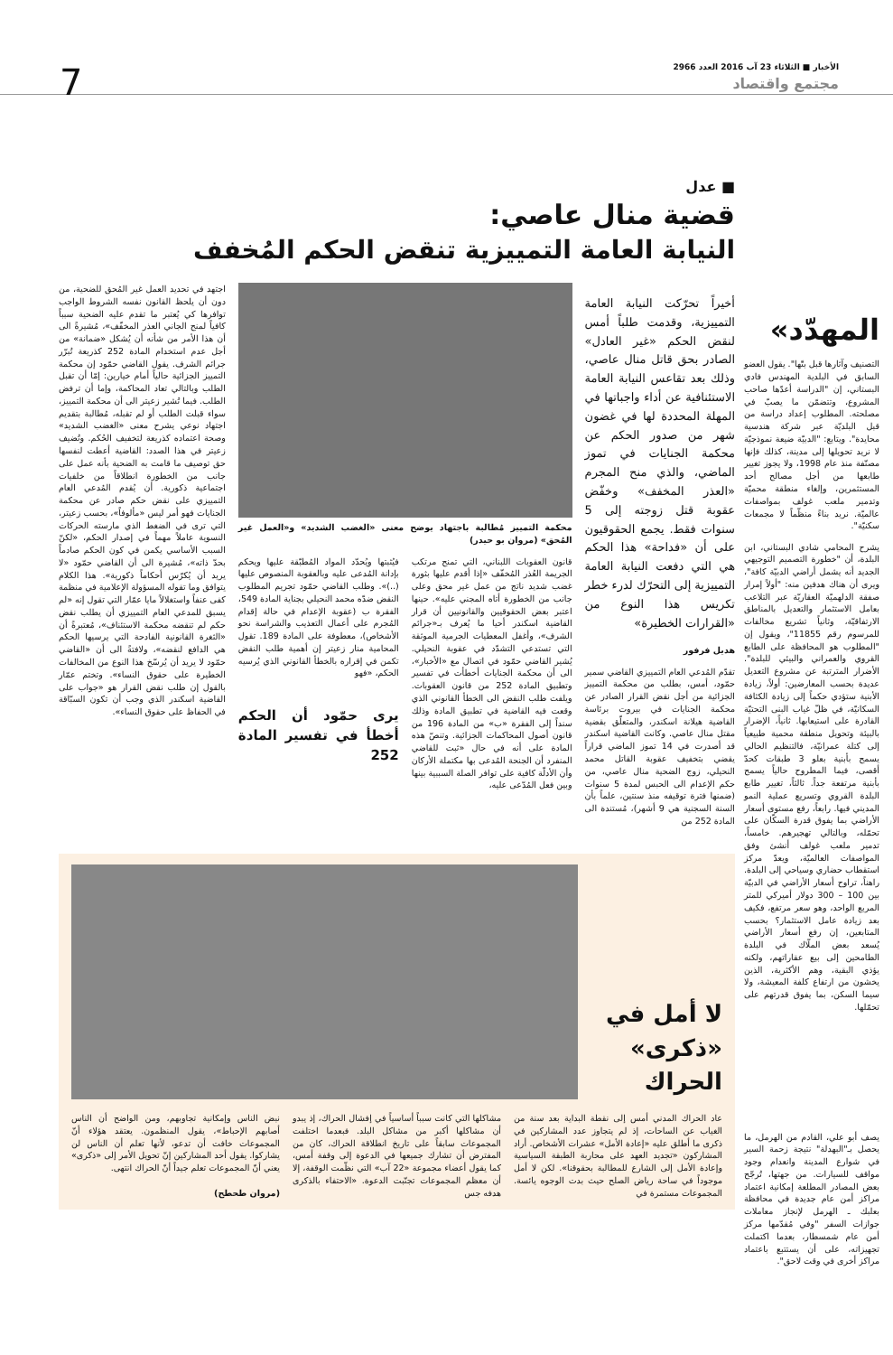الأخبار ■ الثلاثاء 23 آب 2016 العدد 2966
مجتمع واقتصاد
7
المهدّد»
التصنيف وآثارها قبل بتّها". يقول العضو السابق في البلدية المهندس فادي البستاني، إن "الدراسة أعدّها صاحب المشروع، وتتضمّن ما يصبّ في مصلحته. المطلوب إعداد دراسة من قبل البلديّة عبر شركة هندسية محايدة". ويتابع: "الدبيّة ضيعة نموذجيّة لا نريد تحويلها إلى مدينة، كذلك فإنها مصنّفة منذ عام 1998، ولا يجوز تغيير طابعها من أجل مصالح أحد المستثمرين، وإلغاء منطقة محميّة وتدمير ملعب غولف بمواصفات عالميّة. نريد بناءً منظّماً لا مجمعات سكنيّة".
يشرح المحامي شادي البستاني، ابن البلدة، أن "خطورة التصميم التوجيهي الجديد أنه يشمل أراضي الدبيّة كافة"، ويرى أن هناك هدفين منه: "أولاً إمرار صفقة الدلهميّة العقاريّة عبر التلاعب بعامل الاستثمار والتعديل بالمناطق الارتفاقيّة، وثانياً تشريع مخالفات للمرسوم رقم 11855"، ويقول إن "المطلوب هو المحافظة على الطابع القروي والعمراني والبيئي للبلدة". الأضرار المترتبة عن مشروع التعديل عديدة بحسب المعارضين: أولاً، زيادة الأبنية ستؤدي حكماً إلى زيادة الكثافة السكانيّة، في ظلّ غياب البنى التحتيّة القادرة على استيعابها. ثانياً، الإضرار بالبيئة وتحويل منطقة محمية طبيعياً إلى كتلة عمرانيّة، فالتنظيم الحالي يسمح بأبنية بعلو 3 طبقات كحدّ أقصى، فيما المطروح حالياً يسمح بأبنية مرتفعة جداً. ثالثاً، تغيير طابع البلدة القروي وتسريع عملية النمو المديني فيها. رابعاً، رفع مستوى أسعار الأراضي بما يفوق قدرة السكّان على تحمّله، وبالتالي تهجيرهم. خامساً، تدمير ملعب غولف أنشئ وفق المواصفات العالميّة، ويعدّ مركز استقطاب حضاري وسياحي إلى البلدة. راهناً، تراوح أسعار الأراضي في الدبيّة بين 100 – 300 دولار أميركي للمتر المربع الواحد، وهو سعر مرتفع، فكيف بعد زيادة عامل الاستثمار؟ بحسب المتابعين، إن رفع أسعار الأراضي يُسعد بعض الملّاك في البلدة الطامحين إلى بيع عقاراتهم، ولكنه يؤذي البقية، وهم الأكثرية، الذين يخشون من ارتفاع كلفة المعيشة، ولا سيما السكن، بما يفوق قدرتهم على تحمّلها.
يصف أبو علي، القادم من الهرمل، ما يحصل بـ"البهدلة" نتيجة زحمة السير في شوارع المدينة وانعدام وجود مواقف للسيارات. من جهتها، تُرجّح بعض المصادر المطلعة إمكانية اعتماد مراكز أمن عام جديدة في محافظة بعلبك ـ الهرمل لإنجاز معاملات جوازات السفر "وفي مُقدّمها مركز أمن عام شمسطار، بعدما اكتملت تجهيزاته، على أن يستتبع باعتماد مراكز أخرى في وقت لاحق".
■ عدل
قضية منال عاصي:
النيابة العامة التمييزية تنقض الحكم المُخفف
أخيراً تحرّكت النيابة العامة التمييزية، وقدمت طلباً أمس لنقض الحكم «غير العادل» الصادر بحق قاتل منال عاصي، وذلك بعد تقاعس النيابة العامة الاستئنافية عن أداء واجباتها في المهلة المحددة لها في غضون شهر من صدور الحكم عن محكمة الجنايات في تموز الماضي، والذي منح المجرم «العذر المخفف» وخفّض عقوبة قتل زوجته إلى 5 سنوات فقط. يجمع الحقوقيون على أن «فداحة» هذا الحكم هي التي دفعت النيابة العامة التمييزية إلى التحرّك لدرء خطر تكريس هذا النوع من «القرارات الخطيرة»
هديل فرفور
تقدّم المُدعي العام التمييزي القاضي سمير حمّود، أمس، بطلب من محكمة التمييز الجزائية من أجل نقض القرار الصادر عن محكمة الجنايات في بيروت برئاسة القاضية هيلانة اسكندر، والمتعلّق بقضية مقتل منال عاصي. وكانت القاضية اسكندر قد أصدرت في 14 تموز الماضي قراراً يقضي بتخفيف عقوبة القاتل محمد النحيلي، زوج الضحية منال عاصي، من حكم الإعدام الى الحبس لمدة 5 سنوات (ضمنها فترة توقيفه منذ سنتين، علماً بأن السنة السجنية هي 9 أشهر)، مُستندة الى المادة 252 من
محكمة التمييز مُطالبة باجتهاد يوضح معنى «الغضب الشديد» و«العمل غير المُحق» (مروان بو حيدر)
قانون العقوبات اللبناني، التي تمنح مرتكب الجريمة العُذر المُخفّف «إذا أقدم عليها بثورة غضب شديد ناتج من عمل غير محق وعلى جانب من الخطورة أتاه المجني عليه». حينها اعتبر بعض الحقوقيين والقانونيين أن قرار القاضية اسكندر أحيا ما يُعرف بـ«جرائم الشرف»، وأغفل المعطيات الجرمية الموثقة التي تستدعي التشدّد في عقوبة النحيلي. يُشير القاضي حمّود في اتصال مع «الأخبار»، الى أن محكمة الجنايات أخطأت في تفسير وتطبيق المادة 252 من قانون العقوبات. ويلفت طلب النقض الى الخطأ القانوني الذي وقعت فيه القاضية في تطبيق المادة وذلك سنداً إلى الفقرة «ب» من المادة 196 من قانون أصول المحاكمات الجزائية. وتنصّ هذه المادة على أنه في حال «ثبت للقاضي المنفرد أن الجنحة المُدعى بها مكتملة الأركان وأن الأدلّة كافية على توافر الصلة السببية بينها وبين فعل المُدّعى عليه،
فيُثبتها ويُحدّد المواد المُطبّقة عليها ويحكم بإدانة المُدعى عليه وبالعقوبة المنصوص عليها (..)». وطلب القاضي حمّود تجريم المطلوب النقض ضدّه محمد النحيلي بجناية المادة 549، الفقرة ب (عقوبة الإعدام في حالة إقدام المُجرم على أعمال التعذيب والشراسة نحو الأشخاص)، معطوفة على المادة 189. تقول المحامية منار زعيتر إن أهمية طلب النقض تكمن في إقراره بالخطأ القانوني الذي يُرسيه الحكم، «فهو
يرى حمّود أن الحكم أخطأ في تفسير المادة 252
اجتهد في تحديد العمل غير المُحق للضحية، من دون أن يلحظ القانون نفسه الشروط الواجب توافرها كي يُعتبر ما تقدم عليه الضحية سبباً كافياً لمنح الجاني العذر المخفّف»، مُشيرةً الى أن هذا الأمر من شأنه أن يُشكل «ضمانة» من أجل عدم استخدام المادة 252 كذريعة تُبرّر جرائم الشرف. يقول القاضي حمّود إن محكمة التمييز الجزائية حالياً أمام خيارين: إمّا أن تقبل الطلب وبالتالي تعاد المحاكمة، وإما أن ترفض الطلب. فيما تُشير زعيتر الى أن محكمة التمييز، سواء قبلت الطلب أو لم تقبله، مُطالبة بتقديم اجتهاد نوعي يشرح معنى «الغضب الشديد» وصحة اعتماده كذريعة لتخفيف الحُكم. وتُضيف زعيتر في هذا الصدد: القاضية أعطت لنفسها حق توصيف ما قامت به الضحية بأنه عمل على جانب من الخطورة انطلاقاً من خلفيات اجتماعية ذكورية. أن يُقدم المُدعي العام التمييزي على نقض حكم صادر عن محكمة الجنايات فهو أمر ليس «مألوفاً»، بحسب زعيتر، التي ترى في الضغط الذي مارسته الحركات النسوية عاملاً مهماً في إصدار الحكم، «لكنّ السبب الأساسي يكمن في كون الحكم صادماً بحدّ ذاته»، مُشيرة الى أن القاضي حمّود «لا يريد أن يُكرّس أحكاماً ذكورية». هذا الكلام يتوافق وما تقوله المسؤولة الإعلامية في منظمة كفى عنفاً واستغلالاً مايا عمّار التي تقول إنه «لم يسبق للمدعي العام التمييزي أن يطلب نقض حكم لم تنقضه محكمة الاستئناف»، مُعتبرةً أن «الثغرة القانونية الفادحة التي يرسيها الحكم هي الدافع لنقضه»، ولافتةً الى أن «القاضي حمّود لا يريد أن يُرسّخ هذا النوع من المخالفات الخطيرة على حقوق النساء». وتختم عمّار بالقول إن طلب نقض القرار هو «جواب على القاضية اسكندر الذي وجب أن تكون السبّاقة في الحفاظ على حقوق النساء».
لا أمل في «ذكرى» الحراك
عاد الحراك المدني أمس إلى نقطة البداية بعد سنة من الغياب عن الساحات، إذ لم يتجاوز عدد المشاركين في ذكرى ما أطلق عليه «إعادة الأمل» عشرات الأشخاص. أراد المشاركون «تجديد العهد على محاربة الطبقة السياسية وإعادة الأمل إلى الشارع للمطالبة بحقوقنا». لكن لا أمل موجوداً في ساحة رياض الصلح حيث بدت الوجوه يائسة. المجموعات مستمرة في
مشاكلها التي كانت سبباً أساسياً في إفشال الحراك، إذ يبدو أن مشاكلها أكبر من مشاكل البلد. فبعدما اختلفت المجموعات سابقاً على تاريخ انطلاقة الحراك، كان من المفترض أن تشارك جميعها في الدعوة إلى وقفة أمس، كما يقول أعضاء مجموعة «22 آب» التي نظّمت الوقفة، إلا أن معظم المجموعات تجنّبت الدعوة. «الاحتفاء بالذكرى هدفه جس
نبض الناس وإمكانية تجاوبهم، ومن الواضح أن الناس أصابهم الإحباط»، يقول المنظمون. يعتقد هؤلاء أنّ المجموعات خافت أن تدعو، لأنها تعلم أن الناس لن يشاركوا. يقول أحد المشاركين إنّ تحويل الأمر إلى «ذكرى» يعني أنّ المجموعات تعلم جيداً أنّ الحراك انتهى.
(مروان طحطح)